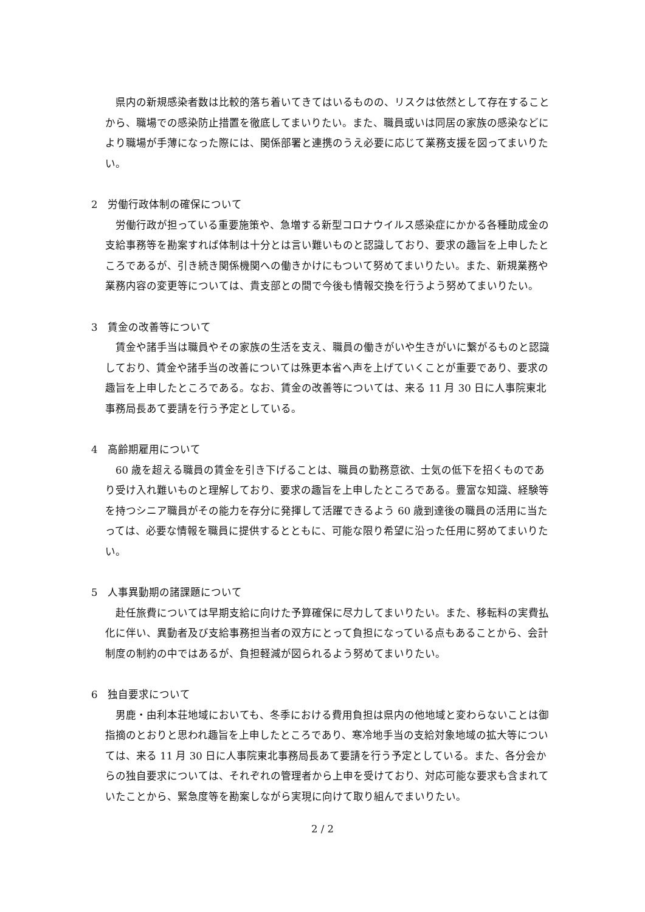県内の新規感染者数は比較的落ち着いてきてはいるものの、リスクは依然として存在することから、職場での感染防止措置を徹底してまいりたい。また、職員或いは同居の家族の感染などにより職場が手薄になった際には、関係部署と連携のうえ必要に応じて業務支援を図ってまいりたい。
2　労働行政体制の確保について
労働行政が担っている重要施策や、急増する新型コロナウイルス感染症にかかる各種助成金の支給事務等を勘案すれば体制は十分とは言い難いものと認識しており、要求の趣旨を上申したところであるが、引き続き関係機関への働きかけにもついて努めてまいりたい。また、新規業務や業務内容の変更等については、貴支部との間で今後も情報交換を行うよう努めてまいりたい。
3　賃金の改善等について
賃金や諸手当は職員やその家族の生活を支え、職員の働きがいや生きがいに繋がるものと認識しており、賃金や諸手当の改善については殊更本省へ声を上げていくことが重要であり、要求の趣旨を上申したところである。なお、賃金の改善等については、来る 11 月 30 日に人事院東北事務局長あて要請を行う予定としている。
4　高齢期雇用について
60 歳を超える職員の賃金を引き下げることは、職員の勤務意欲、士気の低下を招くものであり受け入れ難いものと理解しており、要求の趣旨を上申したところである。豊富な知識、経験等を持つシニア職員がその能力を存分に発揮して活躍できるよう 60 歳到達後の職員の活用に当たっては、必要な情報を職員に提供するとともに、可能な限り希望に沿った任用に努めてまいりたい。
5　人事異動期の諸課題について
赴任旅費については早期支給に向けた予算確保に尽力してまいりたい。また、移転料の実費払化に伴い、異動者及び支給事務担当者の双方にとって負担になっている点もあることから、会計制度の制約の中ではあるが、負担軽減が図られるよう努めてまいりたい。
6　独自要求について
男鹿・由利本荘地域においても、冬季における費用負担は県内の他地域と変わらないことは御指摘のとおりと思われ趣旨を上申したところであり、寒冷地手当の支給対象地域の拡大等については、来る 11 月 30 日に人事院東北事務局長あて要請を行う予定としている。また、各分会からの独自要求については、それぞれの管理者から上申を受けており、対応可能な要求も含まれていたことから、緊急度等を勘案しながら実現に向けて取り組んでまいりたい。
2 / 2